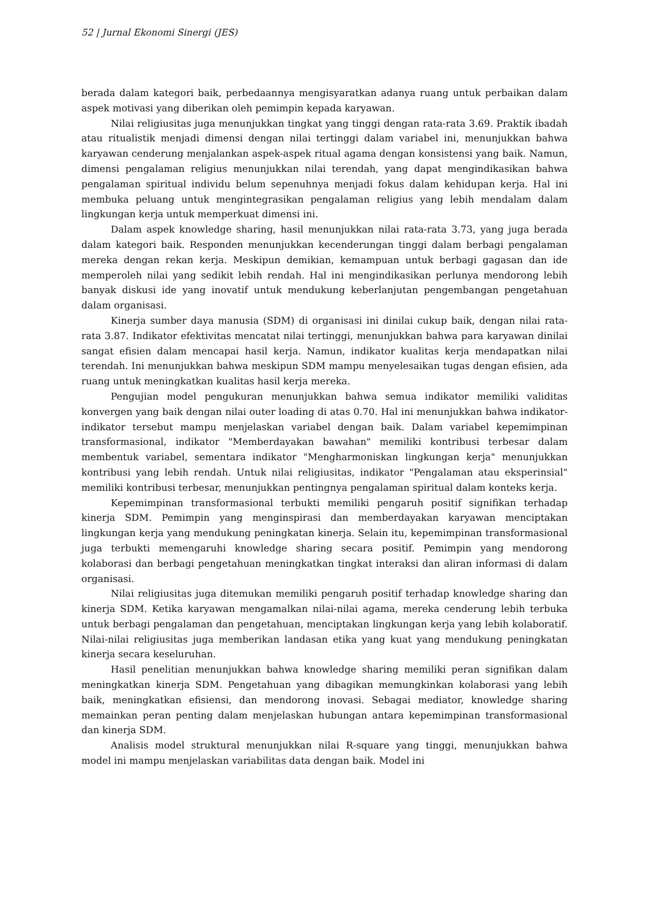52 | Jurnal Ekonomi Sinergi (JES)
berada dalam kategori baik, perbedaannya mengisyaratkan adanya ruang untuk perbaikan dalam aspek motivasi yang diberikan oleh pemimpin kepada karyawan.
Nilai religiusitas juga menunjukkan tingkat yang tinggi dengan rata-rata 3.69. Praktik ibadah atau ritualistik menjadi dimensi dengan nilai tertinggi dalam variabel ini, menunjukkan bahwa karyawan cenderung menjalankan aspek-aspek ritual agama dengan konsistensi yang baik. Namun, dimensi pengalaman religius menunjukkan nilai terendah, yang dapat mengindikasikan bahwa pengalaman spiritual individu belum sepenuhnya menjadi fokus dalam kehidupan kerja. Hal ini membuka peluang untuk mengintegrasikan pengalaman religius yang lebih mendalam dalam lingkungan kerja untuk memperkuat dimensi ini.
Dalam aspek knowledge sharing, hasil menunjukkan nilai rata-rata 3.73, yang juga berada dalam kategori baik. Responden menunjukkan kecenderungan tinggi dalam berbagi pengalaman mereka dengan rekan kerja. Meskipun demikian, kemampuan untuk berbagi gagasan dan ide memperoleh nilai yang sedikit lebih rendah. Hal ini mengindikasikan perlunya mendorong lebih banyak diskusi ide yang inovatif untuk mendukung keberlanjutan pengembangan pengetahuan dalam organisasi.
Kinerja sumber daya manusia (SDM) di organisasi ini dinilai cukup baik, dengan nilai rata-rata 3.87. Indikator efektivitas mencatat nilai tertinggi, menunjukkan bahwa para karyawan dinilai sangat efisien dalam mencapai hasil kerja. Namun, indikator kualitas kerja mendapatkan nilai terendah. Ini menunjukkan bahwa meskipun SDM mampu menyelesaikan tugas dengan efisien, ada ruang untuk meningkatkan kualitas hasil kerja mereka.
Pengujian model pengukuran menunjukkan bahwa semua indikator memiliki validitas konvergen yang baik dengan nilai outer loading di atas 0.70. Hal ini menunjukkan bahwa indikator-indikator tersebut mampu menjelaskan variabel dengan baik. Dalam variabel kepemimpinan transformasional, indikator "Memberdayakan bawahan" memiliki kontribusi terbesar dalam membentuk variabel, sementara indikator "Mengharmoniskan lingkungan kerja" menunjukkan kontribusi yang lebih rendah. Untuk nilai religiusitas, indikator "Pengalaman atau eksperinsial" memiliki kontribusi terbesar, menunjukkan pentingnya pengalaman spiritual dalam konteks kerja.
Kepemimpinan transformasional terbukti memiliki pengaruh positif signifikan terhadap kinerja SDM. Pemimpin yang menginspirasi dan memberdayakan karyawan menciptakan lingkungan kerja yang mendukung peningkatan kinerja. Selain itu, kepemimpinan transformasional juga terbukti memengaruhi knowledge sharing secara positif. Pemimpin yang mendorong kolaborasi dan berbagi pengetahuan meningkatkan tingkat interaksi dan aliran informasi di dalam organisasi.
Nilai religiusitas juga ditemukan memiliki pengaruh positif terhadap knowledge sharing dan kinerja SDM. Ketika karyawan mengamalkan nilai-nilai agama, mereka cenderung lebih terbuka untuk berbagi pengalaman dan pengetahuan, menciptakan lingkungan kerja yang lebih kolaboratif. Nilai-nilai religiusitas juga memberikan landasan etika yang kuat yang mendukung peningkatan kinerja secara keseluruhan.
Hasil penelitian menunjukkan bahwa knowledge sharing memiliki peran signifikan dalam meningkatkan kinerja SDM. Pengetahuan yang dibagikan memungkinkan kolaborasi yang lebih baik, meningkatkan efisiensi, dan mendorong inovasi. Sebagai mediator, knowledge sharing memainkan peran penting dalam menjelaskan hubungan antara kepemimpinan transformasional dan kinerja SDM.
Analisis model struktural menunjukkan nilai R-square yang tinggi, menunjukkan bahwa model ini mampu menjelaskan variabilitas data dengan baik. Model ini